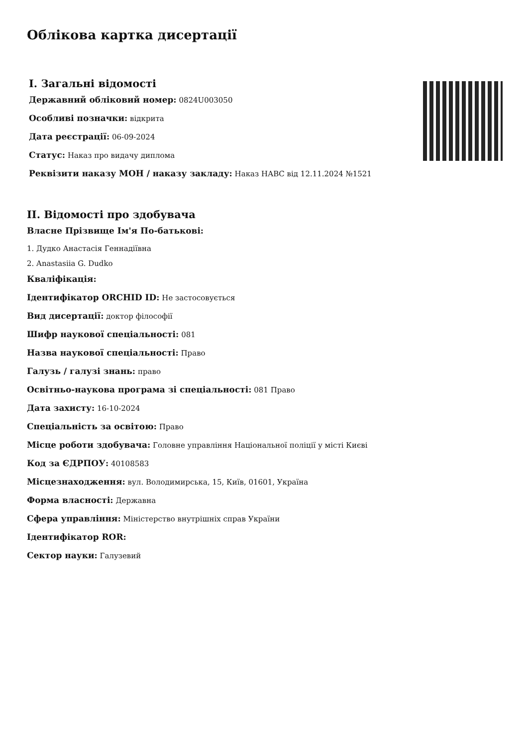Облікова картка дисертації
I. Загальні відомості
Державний обліковий номер: 0824U003050
Особливі позначки: відкрита
Дата реєстрації: 06-09-2024
Статус: Наказ про видачу диплома
Реквізити наказу МОН / наказу закладу: Наказ НАВС від 12.11.2024 №1521
II. Відомості про здобувача
Власне Прізвище Ім'я По-батькові:
1. Дудко Анастасія Геннадіївна
2. Anastasiia G. Dudko
Кваліфікація:
Ідентифікатор ORCHID ID: Не застосовується
Вид дисертації: доктор філософії
Шифр наукової спеціальності: 081
Назва наукової спеціальності: Право
Галузь / галузі знань: право
Освітньо-наукова програма зі спеціальності: 081 Право
Дата захисту: 16-10-2024
Спеціальність за освітою: Право
Місце роботи здобувача: Головне управління Національної поліції у місті Києві
Код за ЄДРПОУ: 40108583
Місцезнаходження: вул. Володимирська, 15, Київ, 01601, Україна
Форма власності: Державна
Сфера управління: Міністерство внутрішніх справ України
Ідентифікатор ROR:
Сектор науки: Галузевий